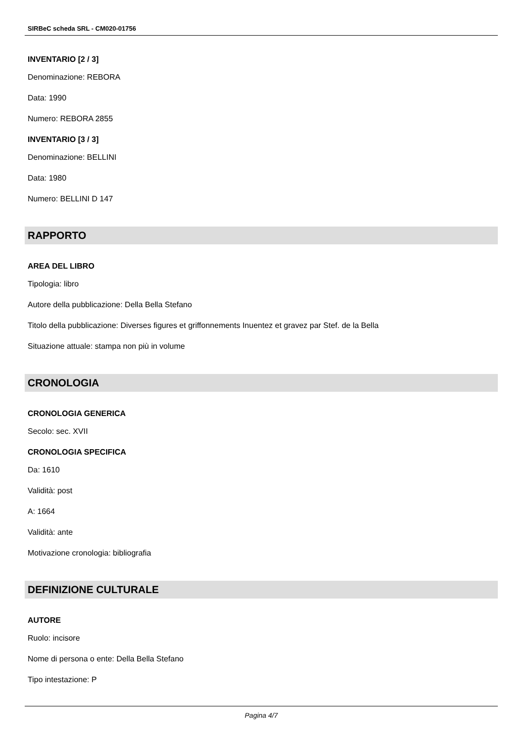SIRBeC scheda SRL - CM020-01756
INVENTARIO [2 / 3]
Denominazione: REBORA
Data: 1990
Numero: REBORA 2855
INVENTARIO [3 / 3]
Denominazione: BELLINI
Data: 1980
Numero: BELLINI D 147
RAPPORTO
AREA DEL LIBRO
Tipologia: libro
Autore della pubblicazione: Della Bella Stefano
Titolo della pubblicazione: Diverses figures et griffonnements Inuentez et gravez par Stef. de la Bella
Situazione attuale: stampa non più in volume
CRONOLOGIA
CRONOLOGIA GENERICA
Secolo: sec. XVII
CRONOLOGIA SPECIFICA
Da: 1610
Validità: post
A: 1664
Validità: ante
Motivazione cronologia: bibliografia
DEFINIZIONE CULTURALE
AUTORE
Ruolo: incisore
Nome di persona o ente: Della Bella Stefano
Tipo intestazione: P
Pagina 4/7